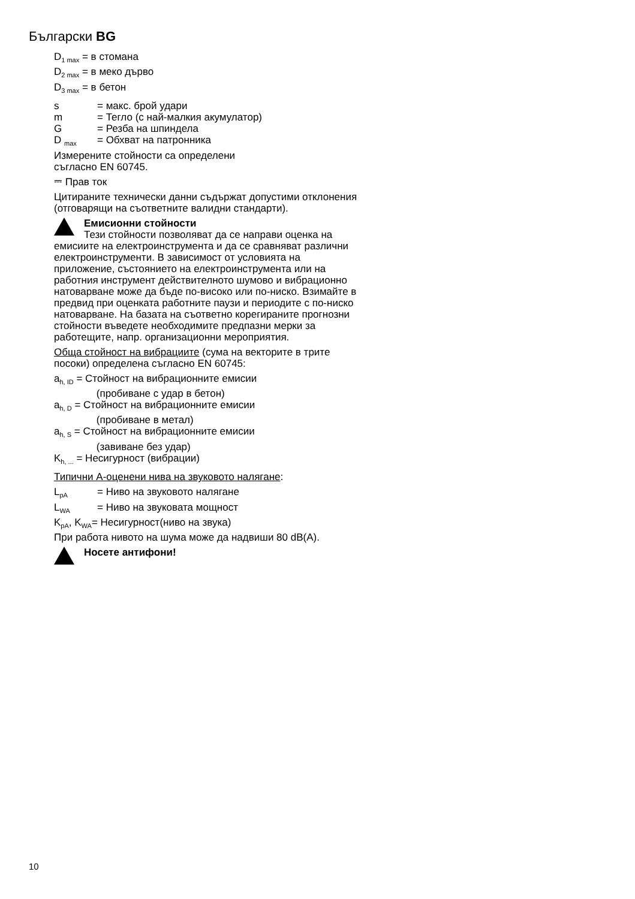Български BG
D<sub>1 max</sub> = в стомана
D<sub>2 max</sub> = в меко дърво
D<sub>3 max</sub> = в бетон
s = макс. брой удари
m = Тегло (с най-малкия акумулатор)
G = Резба на шпиндела
D <sub>max</sub> = Обхват на патронника
Измерените стойности са определени
съгласно EN 60745.
⎓ Прав ток
Цитираните технически данни съдържат допустими отклонения (отговарящи на съответните валидни стандарти).
Емисионни стойности
Тези стойности позволяват да се направи оценка на емисиите на електроинструмента и да се сравняват различни електроинструменти. В зависимост от условията на приложение, състоянието на електроинструмента или на работния инструмент действителното шумово и вибрационно натоварване може да бъде по-високо или по-ниско. Взимайте в предвид при оценката работните паузи и периодите с по-ниско натоварване. На базата на съответно корегираните прогнозни стойности въведете необходимите предпазни мерки за работещите, напр. организационни мероприятия.
Обща стойност на вибрациите (сума на векторите в трите посоки) определена съгласно EN 60745:
a<sub>h, ID</sub> = Стойност на вибрационните емисии
(пробиване с удар в бетон)
a<sub>h, D</sub> = Стойност на вибрационните емисии
(пробиване в метал)
a<sub>h, S</sub> = Стойност на вибрационните емисии
(завиване без удар)
K<sub>h, ...</sub> = Несигурност (вибрации)
Типични А-оценени нива на звуковото налягане:
L<sub>pA</sub> = Ниво на звуковото налягане
L<sub>WA</sub> = Ниво на звуковата мощност
K<sub>pA</sub>, K<sub>WA</sub>= Несигурност(ниво на звука)
При работа нивото на шума може да надвиши 80 dB(A).
Носете антифони!
10